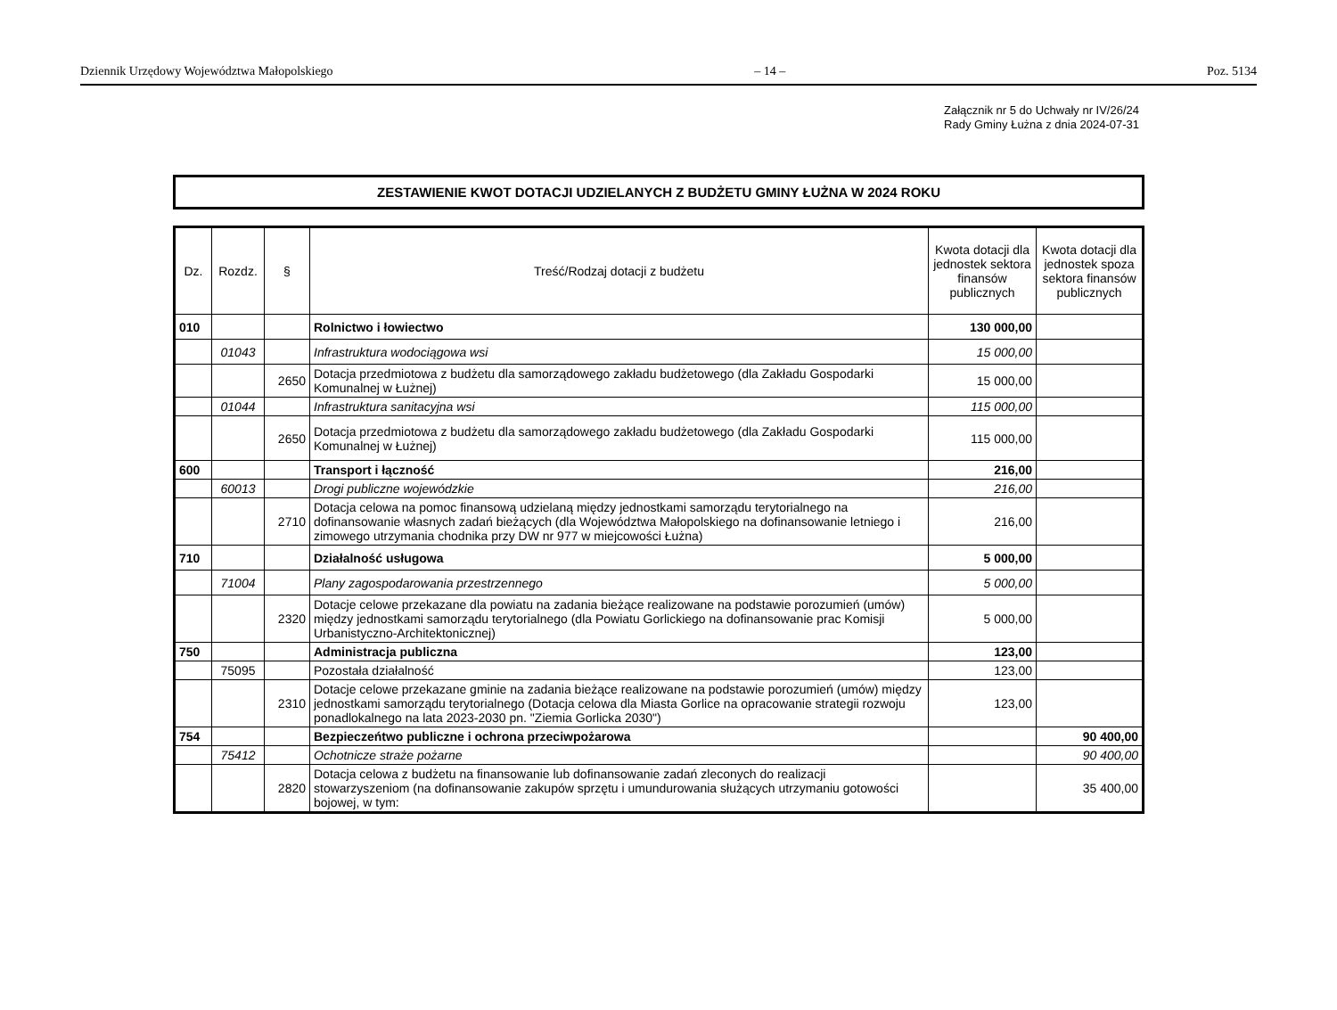Dziennik Urzędowy Województwa Małopolskiego – 14 – Poz. 5134
Załącznik nr 5 do Uchwały nr IV/26/24
Rady Gminy Łużna z dnia 2024-07-31
ZESTAWIENIE KWOT DOTACJI UDZIELANYCH Z BUDŻETU GMINY ŁUŻNA W 2024 ROKU
| Dz. | Rozdz. | § | Treść/Rodzaj dotacji z budżetu | Kwota dotacji dla jednostek sektora finansów publicznych | Kwota dotacji dla jednostek spoza sektora finansów publicznych |
| --- | --- | --- | --- | --- | --- |
| 010 | | | Rolnictwo i łowiectwo | 130 000,00 | |
| | 01043 | | Infrastruktura wodociągowa wsi | 15 000,00 | |
| | | 2650 | Dotacja przedmiotowa z budżetu dla samorządowego zakładu budżetowego (dla Zakładu Gospodarki Komunalnej w Łużnej) | 15 000,00 | |
| | 01044 | | Infrastruktura sanitacyjna wsi | 115 000,00 | |
| | | 2650 | Dotacja przedmiotowa z budżetu dla samorządowego zakładu budżetowego (dla Zakładu Gospodarki Komunalnej w Łużnej) | 115 000,00 | |
| 600 | | | Transport i łączność | 216,00 | |
| | 60013 | | Drogi publiczne wojewódzkie | 216,00 | |
| | | 2710 | Dotacja celowa na pomoc finansową udzielaną między jednostkami samorządu terytorialnego na dofinansowanie własnych zadań bieżących (dla Województwa Małopolskiego na dofinansowanie letniego i zimowego utrzymania chodnika przy DW nr 977 w miejcowości Łużna) | 216,00 | |
| 710 | | | Działalność usługowa | 5 000,00 | |
| | 71004 | | Plany zagospodarowania przestrzennego | 5 000,00 | |
| | | 2320 | Dotacje celowe przekazane dla powiatu na zadania bieżące realizowane na podstawie porozumień (umów) między jednostkami samorządu terytorialnego (dla Powiatu Gorlickiego na dofinansowanie prac Komisji Urbanistyczno-Architektonicznej) | 5 000,00 | |
| 750 | | | Administracja publiczna | 123,00 | |
| | 75095 | | Pozostała działalność | 123,00 | |
| | | 2310 | Dotacje celowe przekazane gminie na zadania bieżące realizowane na podstawie porozumień (umów) między jednostkami samorządu terytorialnego (Dotacja celowa dla Miasta Gorlice na opracowanie strategii rozwoju ponadlokalnego na lata 2023-2030 pn. "Ziemia Gorlicka 2030") | 123,00 | |
| 754 | | | Bezpieczeńtwo publiczne i ochrona przeciwpożarowa | | 90 400,00 |
| | 75412 | | Ochotnicze straże pożarne | | 90 400,00 |
| | | 2820 | Dotacja celowa z budżetu na finansowanie lub dofinansowanie zadań zleconych do realizacji stowarzyszeniom (na dofinansowanie zakupów sprzętu i umundurowania służących utrzymaniu gotowości bojowej, w tym: | | 35 400,00 |